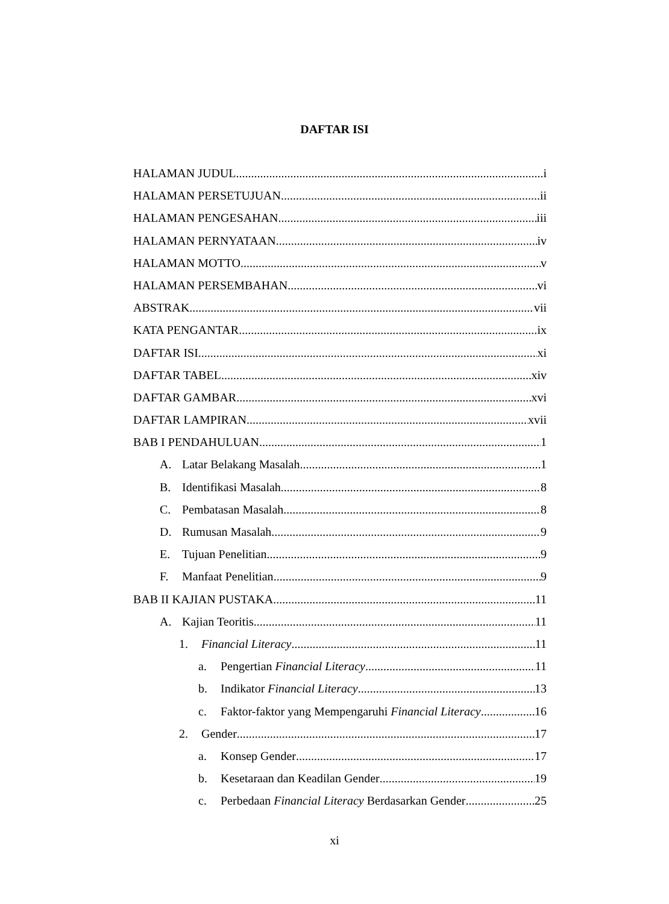DAFTAR ISI
HALAMAN JUDUL i
HALAMAN PERSETUJUAN ii
HALAMAN PENGESAHAN iii
HALAMAN PERNYATAAN iv
HALAMAN MOTTO v
HALAMAN PERSEMBAHAN vi
ABSTRAK vii
KATA PENGANTAR ix
DAFTAR ISI xi
DAFTAR TABEL xiv
DAFTAR GAMBAR xvi
DAFTAR LAMPIRAN xvii
BAB I PENDAHULUAN 1
A. Latar Belakang Masalah 1
B. Identifikasi Masalah 8
C. Pembatasan Masalah 8
D. Rumusan Masalah 9
E. Tujuan Penelitian 9
F. Manfaat Penelitian 9
BAB II KAJIAN PUSTAKA 11
A. Kajian Teoritis 11
1. Financial Literacy 11
a. Pengertian Financial Literacy 11
b. Indikator Financial Literacy 13
c. Faktor-faktor yang Mempengaruhi Financial Literacy 16
2. Gender 17
a. Konsep Gender 17
b. Kesetaraan dan Keadilan Gender 19
c. Perbedaan Financial Literacy Berdasarkan Gender 25
xi